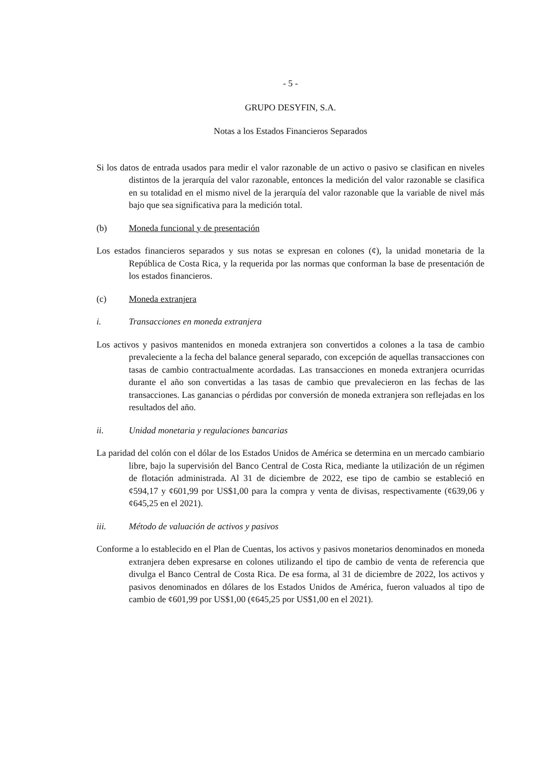- 5 -
GRUPO DESYFIN, S.A.
Notas a los Estados Financieros Separados
Si los datos de entrada usados para medir el valor razonable de un activo o pasivo se clasifican en niveles distintos de la jerarquía del valor razonable, entonces la medición del valor razonable se clasifica en su totalidad en el mismo nivel de la jerarquía del valor razonable que la variable de nivel más bajo que sea significativa para la medición total.
(b) Moneda funcional y de presentación
Los estados financieros separados y sus notas se expresan en colones (¢), la unidad monetaria de la República de Costa Rica, y la requerida por las normas que conforman la base de presentación de los estados financieros.
(c) Moneda extranjera
i. Transacciones en moneda extranjera
Los activos y pasivos mantenidos en moneda extranjera son convertidos a colones a la tasa de cambio prevaleciente a la fecha del balance general separado, con excepción de aquellas transacciones con tasas de cambio contractualmente acordadas. Las transacciones en moneda extranjera ocurridas durante el año son convertidas a las tasas de cambio que prevalecieron en las fechas de las transacciones. Las ganancias o pérdidas por conversión de moneda extranjera son reflejadas en los resultados del año.
ii. Unidad monetaria y regulaciones bancarias
La paridad del colón con el dólar de los Estados Unidos de América se determina en un mercado cambiario libre, bajo la supervisión del Banco Central de Costa Rica, mediante la utilización de un régimen de flotación administrada. Al 31 de diciembre de 2022, ese tipo de cambio se estableció en ¢594,17 y ¢601,99 por US$1,00 para la compra y venta de divisas, respectivamente (¢639,06 y ¢645,25 en el 2021).
iii. Método de valuación de activos y pasivos
Conforme a lo establecido en el Plan de Cuentas, los activos y pasivos monetarios denominados en moneda extranjera deben expresarse en colones utilizando el tipo de cambio de venta de referencia que divulga el Banco Central de Costa Rica. De esa forma, al 31 de diciembre de 2022, los activos y pasivos denominados en dólares de los Estados Unidos de América, fueron valuados al tipo de cambio de ¢601,99 por US$1,00 (¢645,25 por US$1,00 en el 2021).